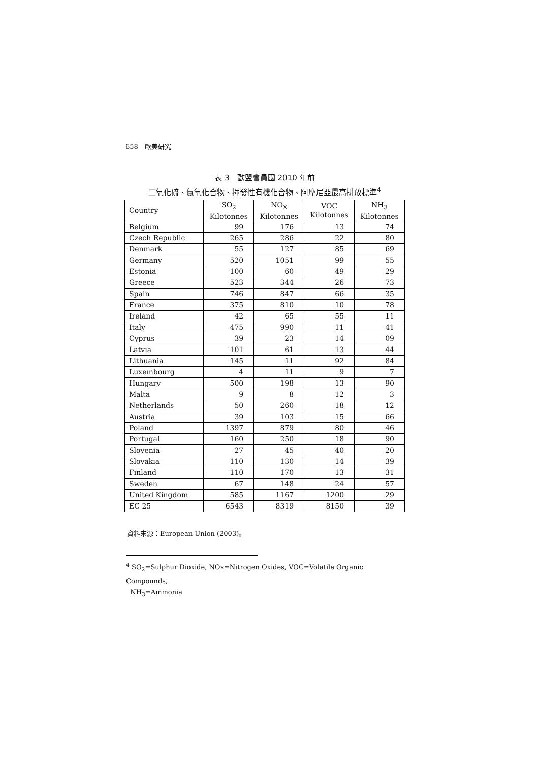658　歐美研究
表 3　歐盟會員國 2010 年前
二氧化硫、氮氧化合物、揮發性有機化合物、阿摩尼亞最高排放標準<sup>4</sup>
| Country | SO<sub>2</sub> Kilotonnes | NO<sub>X</sub> Kilotonnes | VOC Kilotonnes | NH<sub>3</sub> Kilotonnes |
| --- | --- | --- | --- | --- |
| Belgium | 99 | 176 | 13 | 74 |
| Czech Republic | 265 | 286 | 22 | 80 |
| Denmark | 55 | 127 | 85 | 69 |
| Germany | 520 | 1051 | 99 | 55 |
| Estonia | 100 | 60 | 49 | 29 |
| Greece | 523 | 344 | 26 | 73 |
| Spain | 746 | 847 | 66 | 35 |
| France | 375 | 810 | 10 | 78 |
| Ireland | 42 | 65 | 55 | 11 |
| Italy | 475 | 990 | 11 | 41 |
| Cyprus | 39 | 23 | 14 | 09 |
| Latvia | 101 | 61 | 13 | 44 |
| Lithuania | 145 | 11 | 92 | 84 |
| Luxembourg | 4 | 11 | 9 | 7 |
| Hungary | 500 | 198 | 13 | 90 |
| Malta | 9 | 8 | 12 | 3 |
| Netherlands | 50 | 260 | 18 | 12 |
| Austria | 39 | 103 | 15 | 66 |
| Poland | 1397 | 879 | 80 | 46 |
| Portugal | 160 | 250 | 18 | 90 |
| Slovenia | 27 | 45 | 40 | 20 |
| Slovakia | 110 | 130 | 14 | 39 |
| Finland | 110 | 170 | 13 | 31 |
| Sweden | 67 | 148 | 24 | 57 |
| United Kingdom | 585 | 1167 | 1200 | 29 |
| EC 25 | 6543 | 8319 | 8150 | 39 |
資料來源：European Union (2003)。
<sup>4</sup> SO<sub>2</sub>=Sulphur Dioxide, NOx=Nitrogen Oxides, VOC=Volatile Organic Compounds,
NH<sub>3</sub>=Ammonia